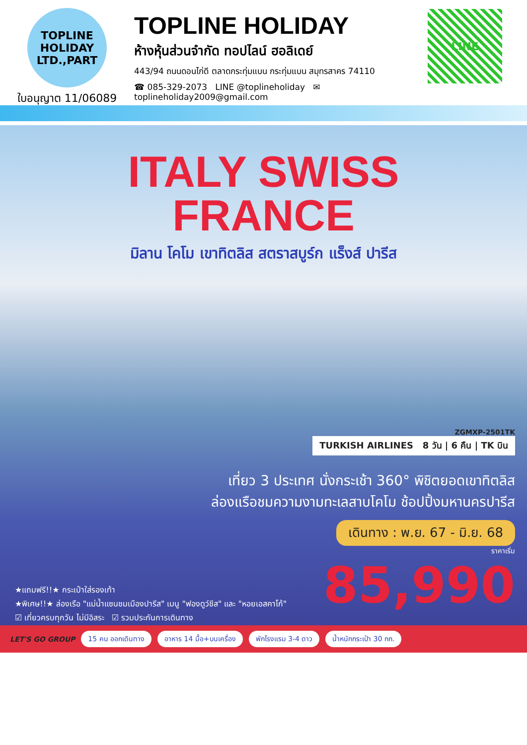TOPLINE
HOLIDAY LTD.,PART
ใบอนุญาต 11/06089
TOPLINE HOLIDAY
ห้างหุ้นส่วนจำกัด ทอปไลน์ ฮอลิเดย์
443/94 ถนนดอนไก่ดี ตลาดกระทุ่มแบน กระทุ่มแบน สมุทรสาคร 74110
☎ 085-329-2073 LINE @toplineholiday ✉ toplineholiday2009@gmail.com
LINE
ITALY SWISS
FRANCE
มิลาน โคโม เขาทิตลิส สตราสบูร์ก แร็งส์ ปารีส
ZGMXP-2501TK
TURKISH AIRLINES 8 วัน | 6 คืน | TK บิน
เที่ยว 3 ประเทศ นั่งกระเช้า 360° พิชิตยอดเขาทิตลิส
ล่องแรือชมความงามทะเลสาบโคโม ช้อปปิ้งมหานครปารีส
เดินทาง : พ.ย. 67 - มิ.ย. 68
ราคาเริ่ม
85,990
★แถมฟรี!!★ กระเป๋าใส่รองเท้า
★พิเศษ!!★ ล่องเรือ "แม่น้ำแซนชมเมืองปารีส" เมนู "ฟองดูว์ชีส" และ "หอยเอสคาโก้"
☑ เที่ยวครบทุกวัน ไม่มีอิสระ ☑ รวมประกันการเดินทาง
LET'S GO GROUP 15 คน ออกเดินทาง อาหาร 14 มื้อ+บนเครื่อง พักโรงแรม 3-4 ดาว น้ำหนักกระเป๋า 30 กก.